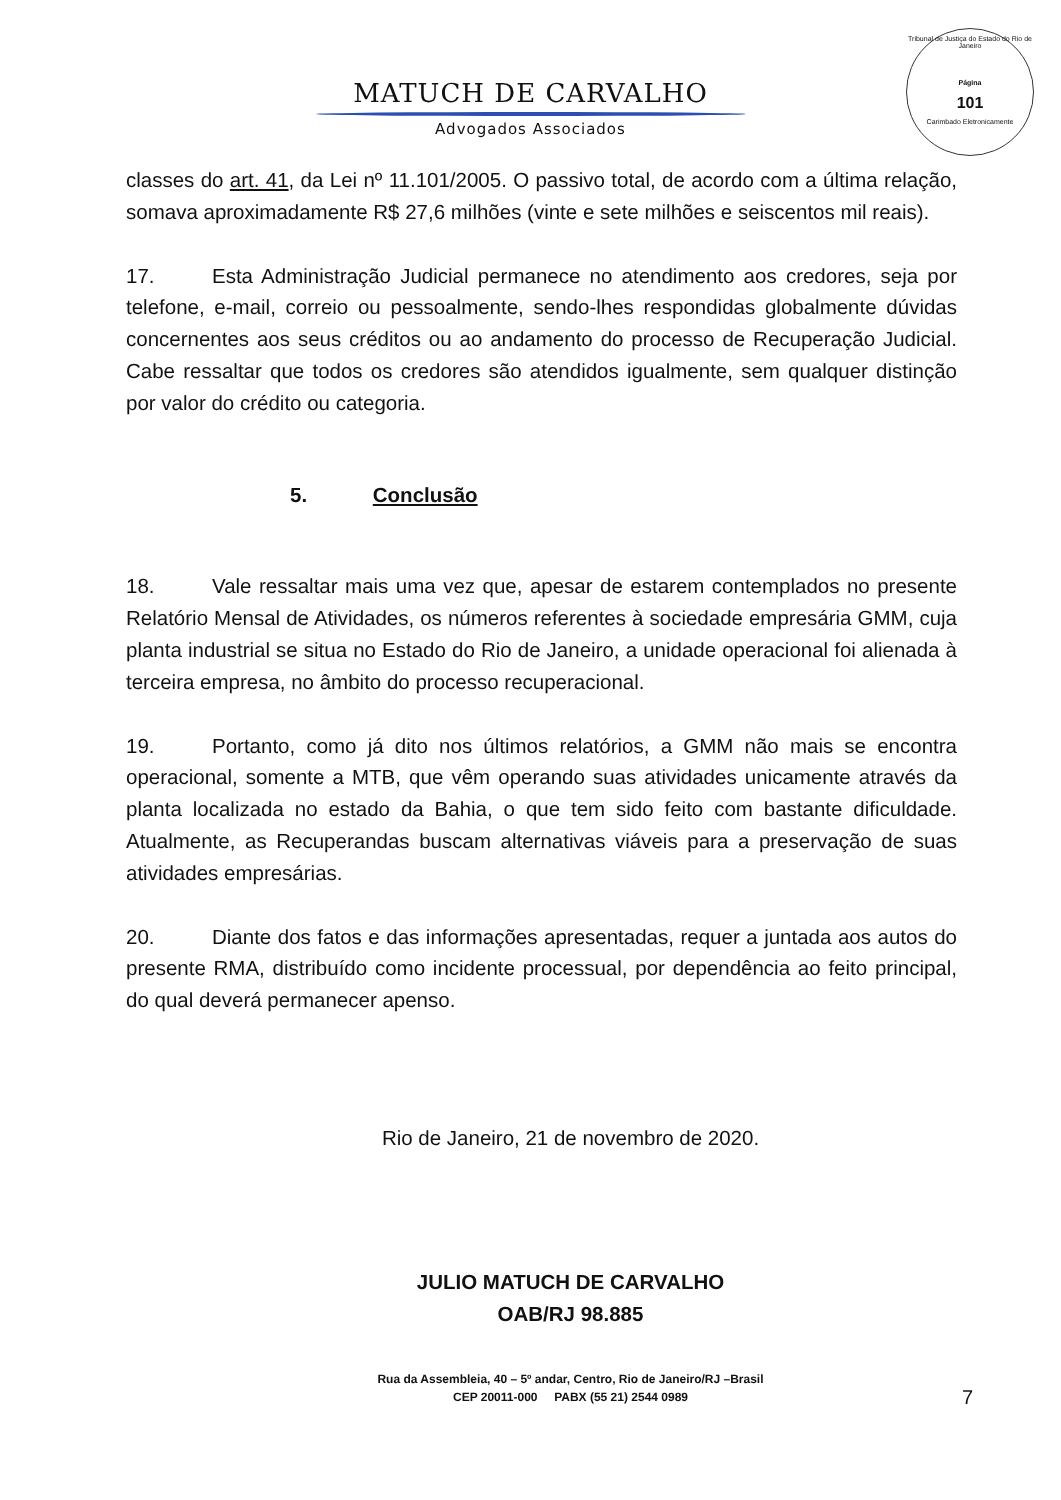Tribunal de Justiça do Estado do Rio de Janeiro
Página
101
Carimbado Eletronicamente
MATUCH DE CARVALHO
Advogados Associados
classes do art. 41, da Lei nº 11.101/2005. O passivo total, de acordo com a última relação, somava aproximadamente R$ 27,6 milhões (vinte e sete milhões e seiscentos mil reais).
17. Esta Administração Judicial permanece no atendimento aos credores, seja por telefone, e-mail, correio ou pessoalmente, sendo-lhes respondidas globalmente dúvidas concernentes aos seus créditos ou ao andamento do processo de Recuperação Judicial. Cabe ressaltar que todos os credores são atendidos igualmente, sem qualquer distinção por valor do crédito ou categoria.
5. Conclusão
18. Vale ressaltar mais uma vez que, apesar de estarem contemplados no presente Relatório Mensal de Atividades, os números referentes à sociedade empresária GMM, cuja planta industrial se situa no Estado do Rio de Janeiro, a unidade operacional foi alienada à terceira empresa, no âmbito do processo recuperacional.
19. Portanto, como já dito nos últimos relatórios, a GMM não mais se encontra operacional, somente a MTB, que vêm operando suas atividades unicamente através da planta localizada no estado da Bahia, o que tem sido feito com bastante dificuldade. Atualmente, as Recuperandas buscam alternativas viáveis para a preservação de suas atividades empresárias.
20. Diante dos fatos e das informações apresentadas, requer a juntada aos autos do presente RMA, distribuído como incidente processual, por dependência ao feito principal, do qual deverá permanecer apenso.
Rio de Janeiro, 21 de novembro de 2020.
JULIO MATUCH DE CARVALHO
OAB/RJ 98.885
Rua da Assembleia, 40 – 5º andar, Centro, Rio de Janeiro/RJ –Brasil
CEP 20011-000 PABX (55 21) 2544 0989
7